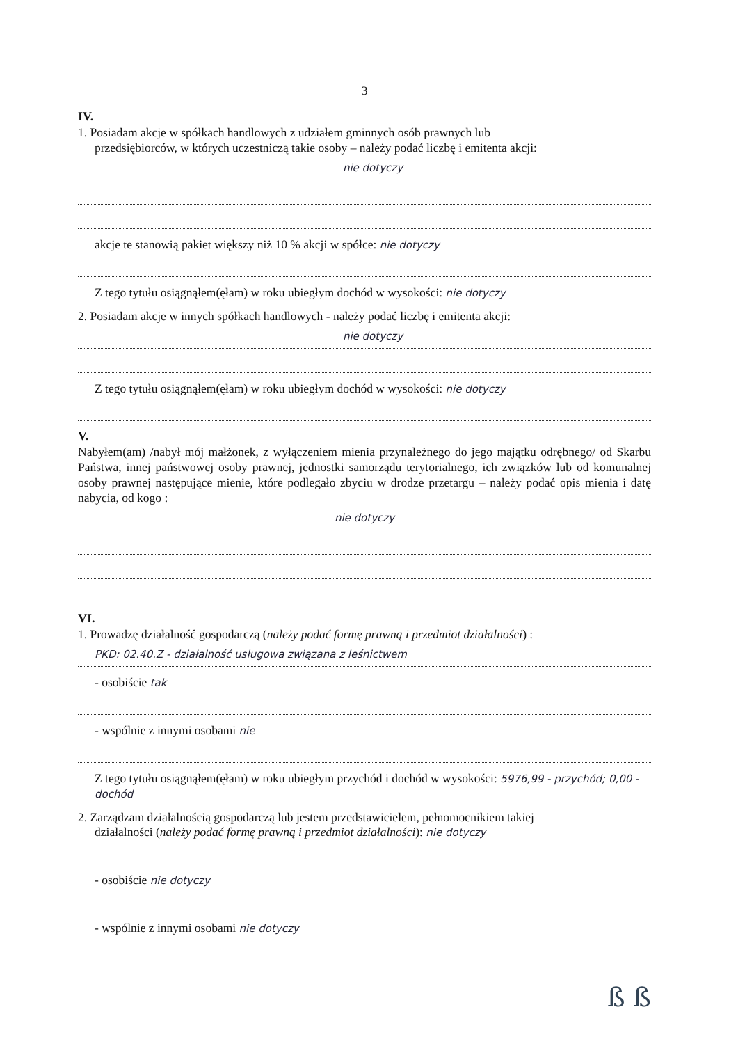3
IV.
1. Posiadam akcje w spółkach handlowych z udziałem gminnych osób prawnych lub
przedsiębiorców, w których uczestniczą takie osoby – należy podać liczbę i emitenta akcji:
nie dotyczy
akcje te stanowią pakiet większy niż 10 % akcji w spółce: nie dotyczy
Z tego tytułu osiągnąłem(ęłam) w roku ubiegłym dochód w wysokości: nie dotyczy
2. Posiadam akcje w innych spółkach handlowych - należy podać liczbę i emitenta akcji:
nie dotyczy
Z tego tytułu osiągnąłem(ęłam) w roku ubiegłym dochód w wysokości: nie dotyczy
V.
Nabyłem(am) /nabył mój małżonek, z wyłączeniem mienia przynależnego do jego majątku odrębnego/ od Skarbu Państwa, innej państwowej osoby prawnej, jednostki samorządu terytorialnego, ich związków lub od komunalnej osoby prawnej następujące mienie, które podlegało zbyciu w drodze przetargu – należy podać opis mienia i datę nabycia, od kogo :
nie dotyczy
VI.
1. Prowadzę działalność gospodarczą (należy podać formę prawną i przedmiot działalności) :
PKD: 02.40.Z - działalność usługowa związana z leśnictwem
- osobiście tak
- wspólnie z innymi osobami nie
Z tego tytułu osiągnąłem(ęłam) w roku ubiegłym przychód i dochód w wysokości: 5976,99 - przychód; 0,00 - dochód
2. Zarządzam działalnością gospodarczą lub jestem przedstawicielem, pełnomocnikiem takiej
działalności (należy podać formę prawną i przedmiot działalności): nie dotyczy
- osobiście nie dotyczy
- wspólnie z innymi osobami nie dotyczy
ß ß